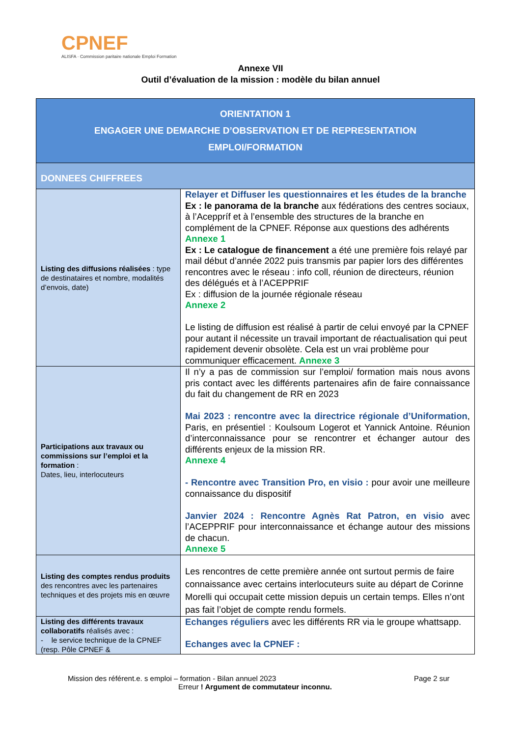CPNEF
ALISFA · Commission paritaire nationale Emploi Formation
Annexe VII
Outil d’évaluation de la mission : modèle du bilan annuel
| ORIENTATION 1 ENGAGER UNE DEMARCHE D’OBSERVATION ET DE REPRESENTATION EMPLOI/FORMATION | |
| --- | --- |
| DONNEES CHIFFREES | |
| Listing des diffusions réalisées : type de destinataires et nombre, modalités d’envois, date) | Relayer et Diffuser les questionnaires et les études de la branche Ex : le panorama de la branche aux fédérations des centres sociaux, à l’Aceppríf et à l’ensemble des structures de la branche en complément de la CPNEF. Réponse aux questions des adhérents Annexe 1 Ex : Le catalogue de financement a été une première fois relayé par mail début d’année 2022 puis transmis par papier lors des différentes rencontres avec le réseau : info coll, réunion de directeurs, réunion des délégués et à l’ACEPPRIF Ex : diffusion de la journée régionale réseau Annexe 2 Le listing de diffusion est réalisé à partir de celui envoyé par la CPNEF pour autant il nécessite un travail important de réactualisation qui peut rapidement devenir obsolète. Cela est un vrai problème pour communiquer efficacement. Annexe 3 |
| Participations aux travaux ou commissions sur l’emploi et la formation : Dates, lieu, interlocuteurs | Il n’y a pas de commission sur l’emploi/ formation mais nous avons pris contact avec les différents partenaires afin de faire connaissance du fait du changement de RR en 2023 Mai 2023 : rencontre avec la directrice régionale d’Uniformation , Paris, en présentiel : Koulsoum Logerot et Yannick Antoine. Réunion d’interconnaissance pour se rencontrer et échanger autour des différents enjeux de la mission RR. Annexe 4 - Rencontre avec Transition Pro, en visio : pour avoir une meilleure connaissance du dispositif Janvier 2024 : Rencontre Agnès Rat Patron, en visio avec l’ACEPPRIF pour interconnaissance et échange autour des missions de chacun. Annexe 5 |
| Listing des comptes rendus produits des rencontres avec les partenaires techniques et des projets mis en œuvre | Les rencontres de cette première année ont surtout permis de faire connaissance avec certains interlocuteurs suite au départ de Corinne Morelli qui occupait cette mission depuis un certain temps. Elles n’ont pas fait l’objet de compte rendu formels. |
| Listing des différents travaux collaboratifs réalisés avec : - le service technique de la CPNEF (resp. Pôle CPNEF & | Echanges réguliers avec les différents RR via le groupe whattsapp. Echanges avec la CPNEF : |
Mission des référent.e. s emploi – formation - Bilan annuel 2023 Page 2 sur
Erreur ! Argument de commutateur inconnu.